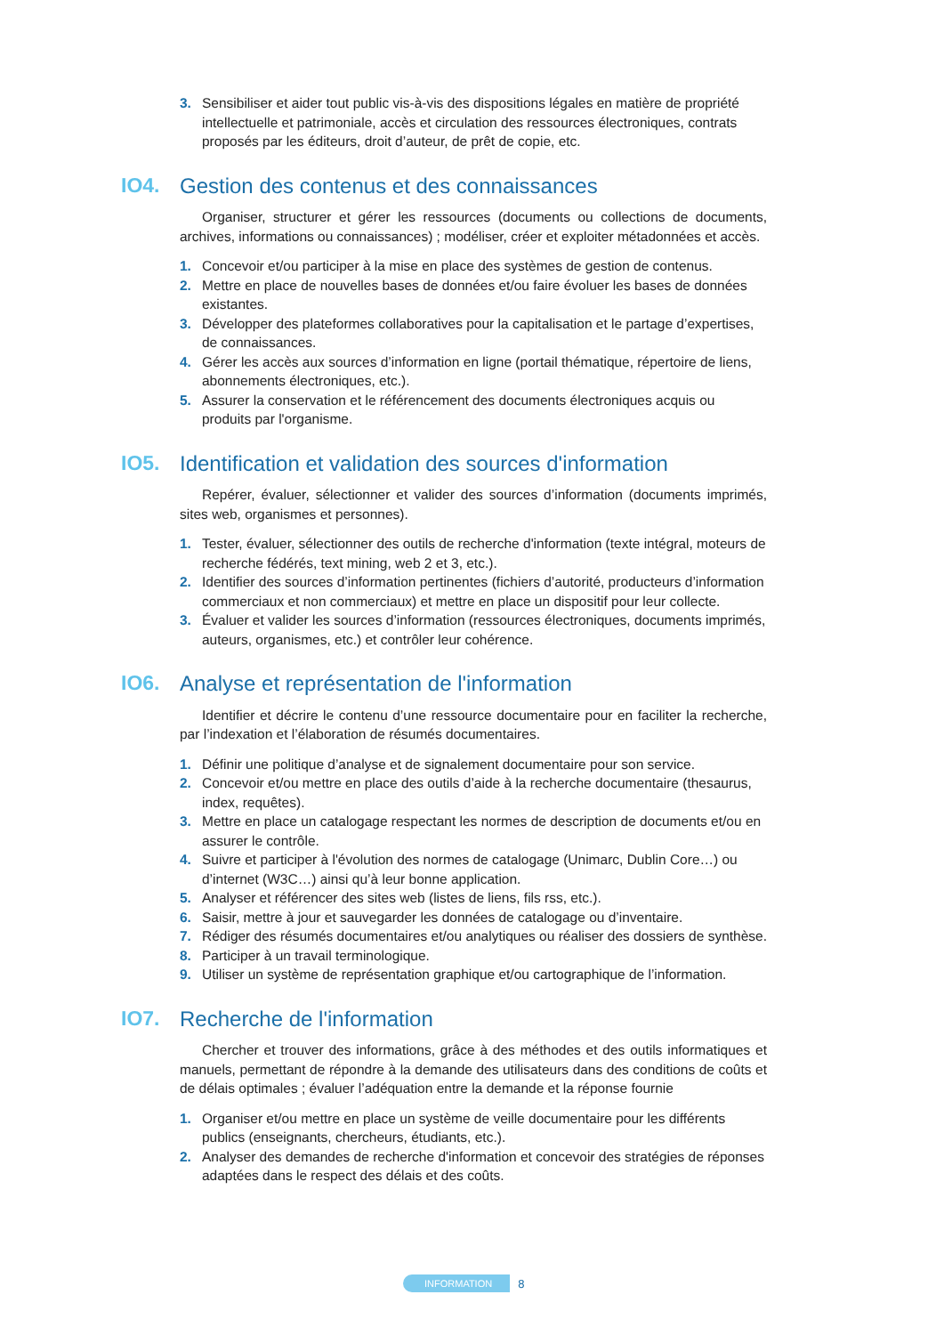3. Sensibiliser et aider tout public vis-à-vis des dispositions légales en matière de propriété intellectuelle et patrimoniale, accès et circulation des ressources électroniques, contrats proposés par les éditeurs, droit d’auteur, de prêt de copie, etc.
IO4. Gestion des contenus et des connaissances
Organiser, structurer et gérer les ressources (documents ou collections de documents, archives, informations ou connaissances) ; modéliser, créer et exploiter métadonnées et accès.
1. Concevoir et/ou participer à la mise en place des systèmes de gestion de contenus.
2. Mettre en place de nouvelles bases de données et/ou faire évoluer les bases de données existantes.
3. Développer des plateformes collaboratives pour la capitalisation et le partage d’expertises, de connaissances.
4. Gérer les accès aux sources d’information en ligne (portail thématique, répertoire de liens, abonnements électroniques, etc.).
5. Assurer la conservation et le référencement des documents électroniques acquis ou produits par l'organisme.
IO5. Identification et validation des sources d'information
Repérer, évaluer, sélectionner et valider des sources d’information (documents imprimés, sites web, organismes et personnes).
1. Tester, évaluer, sélectionner des outils de recherche d'information (texte intégral, moteurs de recherche fédérés, text mining, web 2 et 3, etc.).
2. Identifier des sources d’information pertinentes (fichiers d’autorité, producteurs d’information commerciaux et non commerciaux) et mettre en place un dispositif pour leur collecte.
3. Évaluer et valider les sources d’information (ressources électroniques, documents imprimés, auteurs, organismes, etc.) et contrôler leur cohérence.
IO6. Analyse et représentation de l'information
Identifier et décrire le contenu d’une ressource documentaire pour en faciliter la recherche, par l’indexation et l’élaboration de résumés documentaires.
1. Définir une politique d’analyse et de signalement documentaire pour son service.
2. Concevoir et/ou mettre en place des outils d’aide à la recherche documentaire (thesaurus, index, requêtes).
3. Mettre en place un catalogage respectant les normes de description de documents et/ou en assurer le contrôle.
4. Suivre et participer à l'évolution des normes de catalogage (Unimarc, Dublin Core…) ou d’internet (W3C…) ainsi qu’à leur bonne application.
5. Analyser et référencer des sites web (listes de liens, fils rss, etc.).
6. Saisir, mettre à jour et sauvegarder les données de catalogage ou d’inventaire.
7. Rédiger des résumés documentaires et/ou analytiques ou réaliser des dossiers de synthèse.
8. Participer à un travail terminologique.
9. Utiliser un système de représentation graphique et/ou cartographique de l’information.
IO7. Recherche de l'information
Chercher et trouver des informations, grâce à des méthodes et des outils informatiques et manuels, permettant de répondre à la demande des utilisateurs dans des conditions de coûts et de délais optimales ; évaluer l’adéquation entre la demande et la réponse fournie
1. Organiser et/ou mettre en place un système de veille documentaire pour les différents publics (enseignants, chercheurs, étudiants, etc.).
2. Analyser des demandes de recherche d'information et concevoir des stratégies de réponses adaptées dans le respect des délais et des coûts.
INFORMATION 8